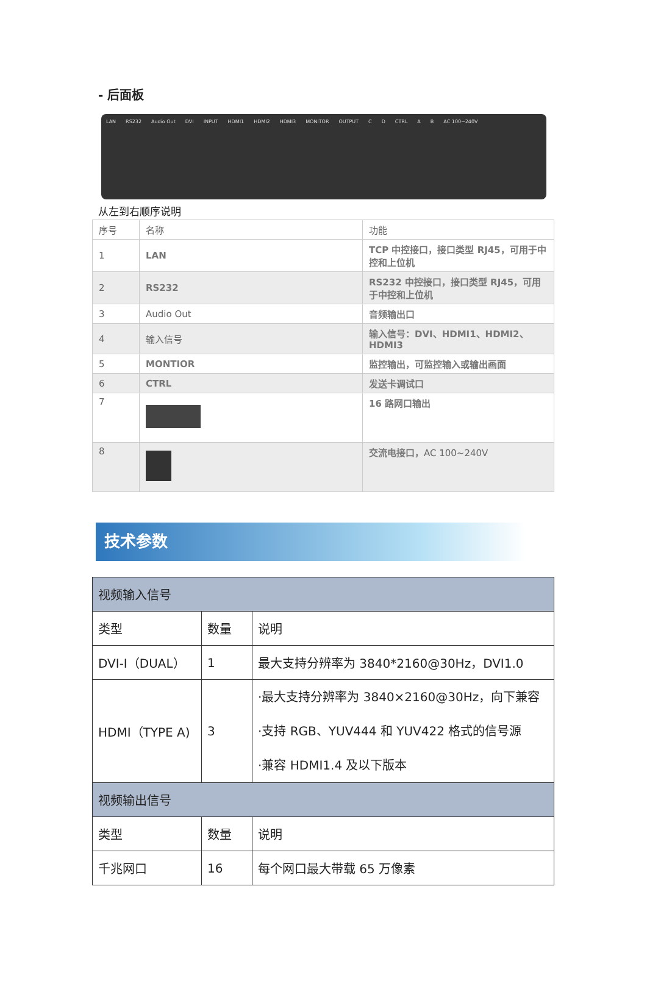- 后面板
LAN RS232 Audio Out DVI INPUT HDMI1 HDMI2 HDMI3 MONITOR OUTPUT C D CTRL A B AC 100~240V
从左到右顺序说明
| 序号 | 名称 | 功能 |
| --- | --- | --- |
| 1 | LAN | TCP 中控接口，接口类型 RJ45，可用于中控和上位机 |
| 2 | RS232 | RS232 中控接口，接口类型 RJ45，可用于中控和上位机 |
| 3 | Audio Out | 音频输出口 |
| 4 | 输入信号 | 输入信号：DVI、HDMI1、HDMI2、HDMI3 |
| 5 | MONTIOR | 监控输出，可监控输入或输出画面 |
| 6 | CTRL | 发送卡调试口 |
| 7 | | 16 路网口输出 |
| 8 | | 交流电接口， AC 100~240V |
技术参数
| 视频输入信号 | | |
| 类型 | 数量 | 说明 |
| DVI-I（DUAL） | 1 | 最大支持分辨率为 3840*2160@30Hz，DVI1.0 |
| HDMI（TYPE A) | 3 | ·最大支持分辨率为 3840×2160@30Hz，向下兼容 ·支持 RGB、YUV444 和 YUV422 格式的信号源 ·兼容 HDMI1.4 及以下版本 |
| 视频输出信号 | | |
| 类型 | 数量 | 说明 |
| 千兆网口 | 16 | 每个网口最大带载 65 万像素 |